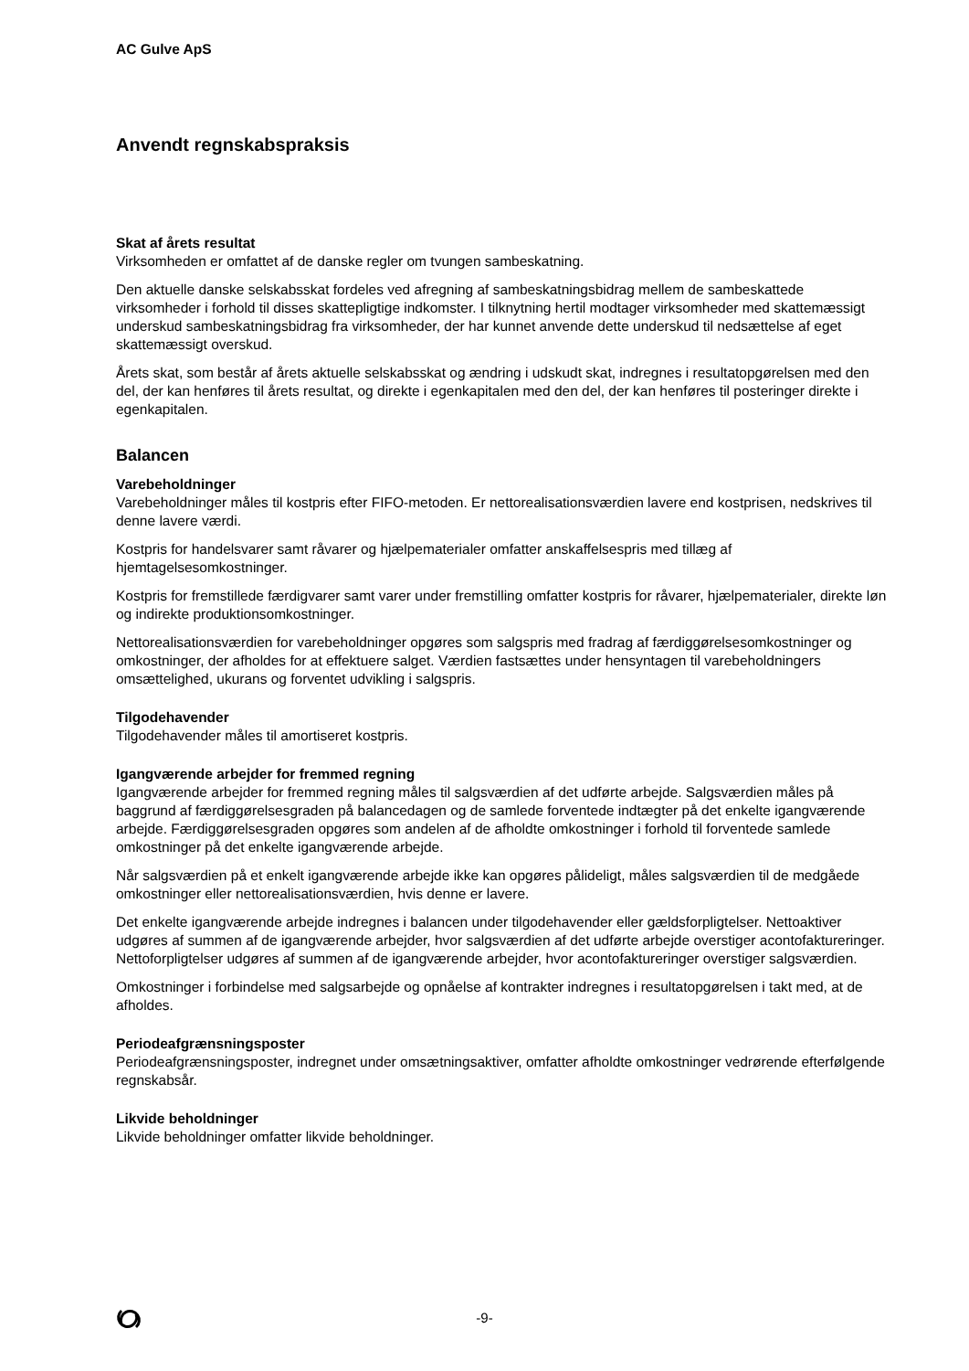AC Gulve ApS
Anvendt regnskabspraksis
Skat af årets resultat
Virksomheden er omfattet af de danske regler om tvungen sambeskatning.
Den aktuelle danske selskabsskat fordeles ved afregning af sambeskatningsbidrag mellem de sambeskattede virksomheder i forhold til disses skattepligtige indkomster. I tilknytning hertil modtager virksomheder med skattemæssigt underskud sambeskatningsbidrag fra virksomheder, der har kunnet anvende dette underskud til nedsættelse af eget skattemæssigt overskud.
Årets skat, som består af årets aktuelle selskabsskat og ændring i udskudt skat, indregnes i resultatopgørelsen med den del, der kan henføres til årets resultat, og direkte i egenkapitalen med den del, der kan henføres til posteringer direkte i egenkapitalen.
Balancen
Varebeholdninger
Varebeholdninger måles til kostpris efter FIFO-metoden. Er nettorealisationsværdien lavere end kostprisen, nedskrives til denne lavere værdi.
Kostpris for handelsvarer samt råvarer og hjælpematerialer omfatter anskaffelsespris med tillæg af hjemtagelsesomkostninger.
Kostpris for fremstillede færdigvarer samt varer under fremstilling omfatter kostpris for råvarer, hjælpematerialer, direkte løn og indirekte produktionsomkostninger.
Nettorealisationsværdien for varebeholdninger opgøres som salgspris med fradrag af færdiggørelsesomkostninger og omkostninger, der afholdes for at effektuere salget. Værdien fastsættes under hensyntagen til varebeholdningers omsættelighed, ukurans og forventet udvikling i salgspris.
Tilgodehavender
Tilgodehavender måles til amortiseret kostpris.
Igangværende arbejder for fremmed regning
Igangværende arbejder for fremmed regning måles til salgsværdien af det udførte arbejde. Salgsværdien måles på baggrund af færdiggørelsesgraden på balancedagen og de samlede forventede indtægter på det enkelte igangværende arbejde. Færdiggørelsesgraden opgøres som andelen af de afholdte omkostninger i forhold til forventede samlede omkostninger på det enkelte igangværende arbejde.
Når salgsværdien på et enkelt igangværende arbejde ikke kan opgøres pålideligt, måles salgsværdien til de medgåede omkostninger eller nettorealisationsværdien, hvis denne er lavere.
Det enkelte igangværende arbejde indregnes i balancen under tilgodehavender eller gældsforpligtelser. Nettoaktiver udgøres af summen af de igangværende arbejder, hvor salgsværdien af det udførte arbejde overstiger acontofaktureringer. Nettoforpligtelser udgøres af summen af de igangværende arbejder, hvor acontofaktureringer overstiger salgsværdien.
Omkostninger i forbindelse med salgsarbejde og opnåelse af kontrakter indregnes i resultatopgørelsen i takt med, at de afholdes.
Periodeafgrænsningsposter
Periodeafgrænsningsposter, indregnet under omsætningsaktiver, omfatter afholdte omkostninger vedrørende efterfølgende regnskabsår.
Likvide beholdninger
Likvide beholdninger omfatter likvide beholdninger.
-9-